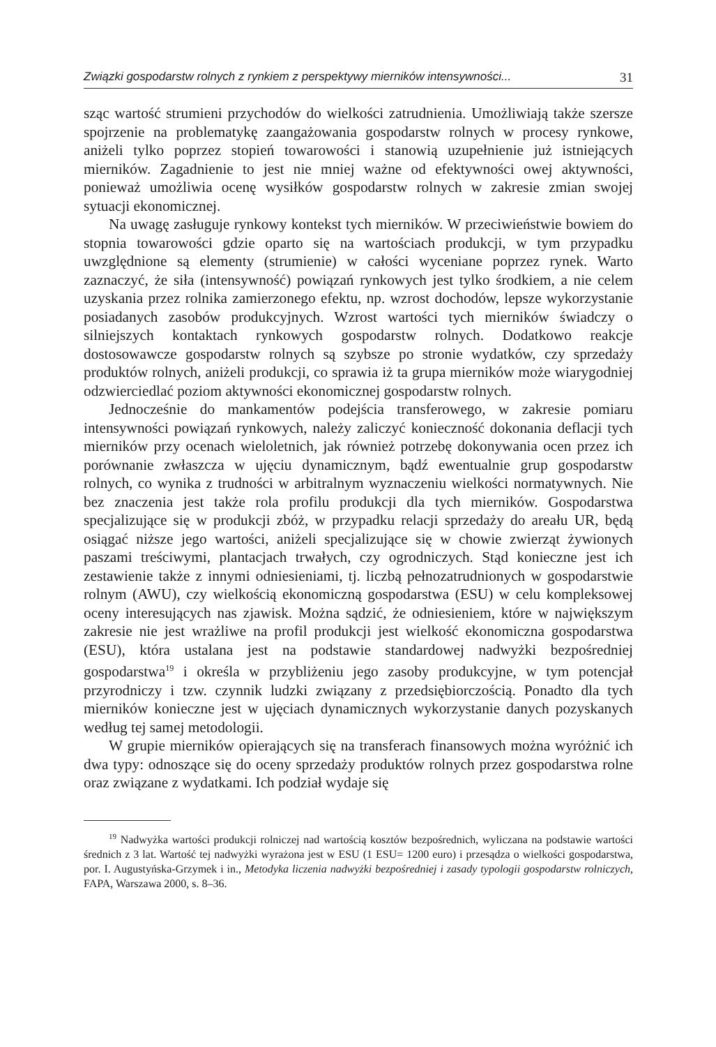Związki gospodarstw rolnych z rynkiem z perspektywy mierników intensywności... 31
sząc wartość strumieni przychodów do wielkości zatrudnienia. Umożliwiają także szersze spojrzenie na problematykę zaangażowania gospodarstw rolnych w procesy rynkowe, aniżeli tylko poprzez stopień towarowości i stanowią uzupełnienie już istniejących mierników. Zagadnienie to jest nie mniej ważne od efektywności owej aktywności, ponieważ umożliwia ocenę wysiłków gospodarstw rolnych w zakresie zmian swojej sytuacji ekonomicznej.
Na uwagę zasługuje rynkowy kontekst tych mierników. W przeciwieństwie bowiem do stopnia towarowości gdzie oparto się na wartościach produkcji, w tym przypadku uwzględnione są elementy (strumienie) w całości wyceniane poprzez rynek. Warto zaznaczyć, że siła (intensywność) powiązań rynkowych jest tylko środkiem, a nie celem uzyskania przez rolnika zamierzonego efektu, np. wzrost dochodów, lepsze wykorzystanie posiadanych zasobów produkcyjnych. Wzrost wartości tych mierników świadczy o silniejszych kontaktach rynkowych gospodarstw rolnych. Dodatkowo reakcje dostosowawcze gospodarstw rolnych są szybsze po stronie wydatków, czy sprzedaży produktów rolnych, aniżeli produkcji, co sprawia iż ta grupa mierników może wiarygodniej odzwierciedlać poziom aktywności ekonomicznej gospodarstw rolnych.
Jednocześnie do mankamentów podejścia transferowego, w zakresie pomiaru intensywności powiązań rynkowych, należy zaliczyć konieczność dokonania deflacji tych mierników przy ocenach wieloletnich, jak również potrzebę dokonywania ocen przez ich porównanie zwłaszcza w ujęciu dynamicznym, bądź ewentualnie grup gospodarstw rolnych, co wynika z trudności w arbitralnym wyznaczeniu wielkości normatywnych. Nie bez znaczenia jest także rola profilu produkcji dla tych mierników. Gospodarstwa specjalizujące się w produkcji zbóż, w przypadku relacji sprzedaży do areału UR, będą osiągać niższe jego wartości, aniżeli specjalizujące się w chowie zwierząt żywionych paszami treściwymi, plantacjach trwałych, czy ogrodniczych. Stąd konieczne jest ich zestawienie także z innymi odniesieniami, tj. liczbą pełnozatrudnionych w gospodarstwie rolnym (AWU), czy wielkością ekonomiczną gospodarstwa (ESU) w celu kompleksowej oceny interesujących nas zjawisk. Można sądzić, że odniesieniem, które w największym zakresie nie jest wrażliwe na profil produkcji jest wielkość ekonomiczna gospodarstwa (ESU), która ustalana jest na podstawie standardowej nadwyżki bezpośredniej gospodarstwa<sup>19</sup> i określa w przybliżeniu jego zasoby produkcyjne, w tym potencjał przyrodniczy i tzw. czynnik ludzki związany z przedsiębiorczością. Ponadto dla tych mierników konieczne jest w ujęciach dynamicznych wykorzystanie danych pozyskanych według tej samej metodologii.
W grupie mierników opierających się na transferach finansowych można wyróżnić ich dwa typy: odnoszące się do oceny sprzedaży produktów rolnych przez gospodarstwa rolne oraz związane z wydatkami. Ich podział wydaje się
<sup>19</sup> Nadwyżka wartości produkcji rolniczej nad wartością kosztów bezpośrednich, wyliczana na podstawie wartości średnich z 3 lat. Wartość tej nadwyżki wyrażona jest w ESU (1 ESU= 1200 euro) i przesądza o wielkości gospodarstwa, por. I. Augustyńska-Grzymek i in., Metodyka liczenia nadwyżki bezpośredniej i zasady typologii gospodarstw rolniczych, FAPA, Warszawa 2000, s. 8–36.